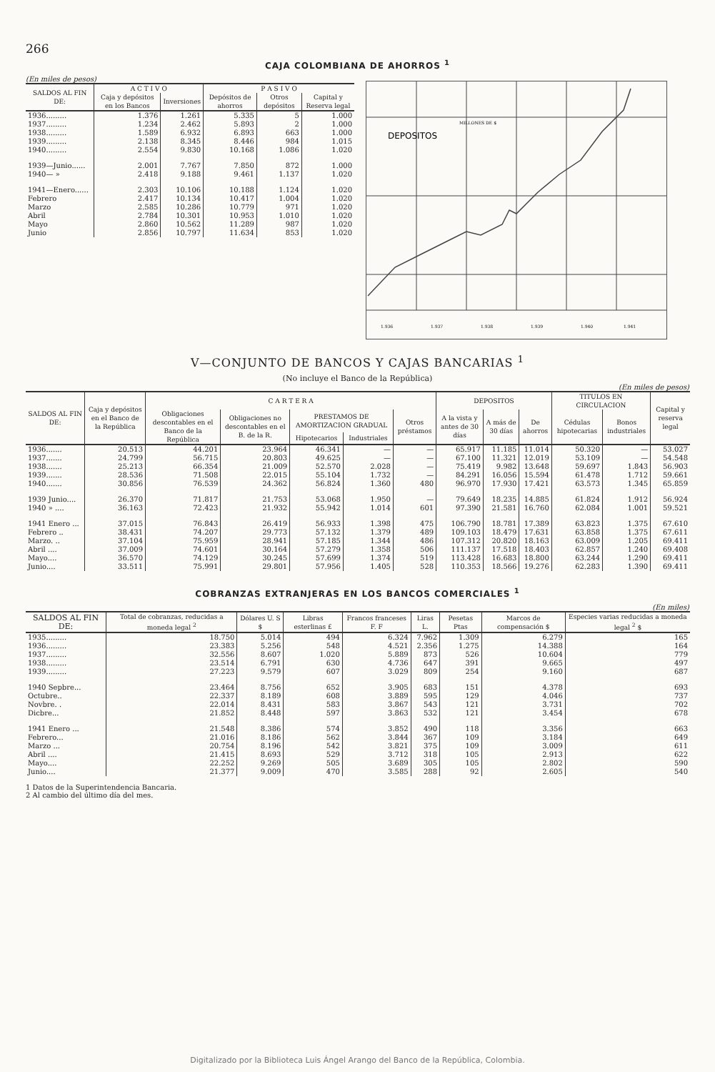266
CAJA COLOMBIANA DE AHORROS <sup>1</sup>
(En miles de pesos)
| SALDOS AL FIN DE: | A C T I V O | | P A S I V O | | |
| --- | --- | --- | --- | --- | --- |
| | Caja y depósitos en los Bancos | Inversiones | Depósitos de ahorros | Otros depósitos | Capital y Reserva legal |
| 1936......... | 1.376 | 1.261 | 5.335 | 5 | 1.000 |
| 1937......... | 1.234 | 2.462 | 5.893 | 2 | 1.000 |
| 1938......... | 1.589 | 6.932 | 6.893 | 663 | 1.000 |
| 1939......... | 2.138 | 8.345 | 8.446 | 984 | 1.015 |
| 1940......... | 2.554 | 9.830 | 10.168 | 1.086 | 1.020 |
| 1939—Junio...... | 2.001 | 7.767 | 7.850 | 872 | 1.000 |
| 1940— » | 2.418 | 9.188 | 9.461 | 1.137 | 1.020 |
| 1941—Enero...... | 2.303 | 10.106 | 10.188 | 1.124 | 1.020 |
| Febrero | 2.417 | 10.134 | 10.417 | 1.004 | 1.020 |
| Marzo | 2.585 | 10.286 | 10.779 | 971 | 1.020 |
| Abril | 2.784 | 10.301 | 10.953 | 1.010 | 1.020 |
| Mayo | 2.860 | 10.562 | 11.289 | 987 | 1.020 |
| Junio | 2.856 | 10.797 | 11.634 | 853 | 1.020 |
DEPOSITOS
MILLONES DE $
1.936
1.937
1.938
1.939
1.940
1.941
V—CONJUNTO DE BANCOS Y CAJAS BANCARIAS <sup>1</sup>
(No incluye el Banco de la República)
(En miles de pesos)
| SALDOS AL FIN DE: | Caja y depósitos en el Banco de la República | C A R T E R A | | | | | DEPOSITOS | | | TITULOS EN CIRCULACION | | Capital y reserva legal |
| --- | --- | --- | --- | --- | --- | --- | --- | --- | --- | --- | --- | --- |
| | | Obligaciones descontables en el Banco de la República | Obligaciones no descontables en el B. de la R. | PRESTAMOS DE AMORTIZACION GRADUAL | | Otros préstamos | A la vista y antes de 30 días | A más de 30 días | De ahorros | Cédulas hipotecarias | Bonos industriales | |
| | | | | Hipotecarios | Industriales | | | | | | | |
| 1936....... | 20.513 | 44.201 | 23.964 | 46.341 | — | — | 65.917 | 11.185 | 11.014 | 50.320 | — | 53.027 |
| 1937....... | 24.799 | 56.715 | 20.803 | 49.625 | — | — | 67.100 | 11.321 | 12.019 | 53.109 | — | 54.548 |
| 1938....... | 25.213 | 66.354 | 21.009 | 52.570 | 2.028 | — | 75.419 | 9.982 | 13.648 | 59.697 | 1.843 | 56.903 |
| 1939....... | 28.536 | 71.508 | 22.015 | 55.104 | 1.732 | — | 84.291 | 16.056 | 15.594 | 61.478 | 1.712 | 59.661 |
| 1940....... | 30.856 | 76.539 | 24.362 | 56.824 | 1.360 | 480 | 96.970 | 17.930 | 17.421 | 63.573 | 1.345 | 65.859 |
| 1939 Junio.... | 26.370 | 71.817 | 21.753 | 53.068 | 1.950 | — | 79.649 | 18.235 | 14.885 | 61.824 | 1.912 | 56.924 |
| 1940 » .... | 36.163 | 72.423 | 21.932 | 55.942 | 1.014 | 601 | 97.390 | 21.581 | 16.760 | 62.084 | 1.001 | 59.521 |
| 1941 Enero ... | 37.015 | 76.843 | 26.419 | 56.933 | 1.398 | 475 | 106.790 | 18.781 | 17.389 | 63.823 | 1.375 | 67.610 |
| Febrero .. | 38.431 | 74.207 | 29.773 | 57.132 | 1.379 | 489 | 109.103 | 18.479 | 17.631 | 63.858 | 1.375 | 67.611 |
| Marzo. .. | 37.104 | 75.959 | 28.941 | 57.185 | 1.344 | 486 | 107.312 | 20.820 | 18.163 | 63.009 | 1.205 | 69.411 |
| Abril .... | 37.009 | 74.601 | 30.164 | 57.279 | 1.358 | 506 | 111.137 | 17.518 | 18.403 | 62.857 | 1.240 | 69.408 |
| Mayo.... | 36.570 | 74.129 | 30.245 | 57.699 | 1.374 | 519 | 113.428 | 16.683 | 18.800 | 63.244 | 1.290 | 69.411 |
| Junio.... | 33.511 | 75.991 | 29.801 | 57.956 | 1.405 | 528 | 110.353 | 18.566 | 19.276 | 62.283 | 1.390 | 69.411 |
COBRANZAS EXTRANJERAS EN LOS BANCOS COMERCIALES <sup>1</sup>
(En miles)
| SALDOS AL FIN DE: | Total de cobranzas, reducidas a moneda legal <sup>2</sup> | Dólares U. S $ | Libras esterlinas £ | Francos franceses F. F | Liras L. | Pesetas Ptas | Marcos de compensación $ | Especies varias reducidas a moneda legal <sup>2</sup> $ |
| --- | --- | --- | --- | --- | --- | --- | --- | --- |
| 1935......... | 18.750 | 5.014 | 494 | 6.324 | 7.962 | 1.309 | 6.279 | 165 |
| 1936......... | 23.383 | 5.256 | 548 | 4.521 | 2.356 | 1.275 | 14.388 | 164 |
| 1937......... | 32.556 | 8.607 | 1.020 | 5.889 | 873 | 526 | 10.604 | 779 |
| 1938......... | 23.514 | 6.791 | 630 | 4.736 | 647 | 391 | 9.665 | 497 |
| 1939......... | 27.223 | 9.579 | 607 | 3.029 | 809 | 254 | 9.160 | 687 |
| 1940 Sepbre... | 23.464 | 8.756 | 652 | 3.905 | 683 | 151 | 4.378 | 693 |
| Octubre.. | 22.337 | 8.189 | 608 | 3.889 | 595 | 129 | 4.046 | 737 |
| Novbre. . | 22.014 | 8.431 | 583 | 3.867 | 543 | 121 | 3.731 | 702 |
| Dicbre... | 21.852 | 8.448 | 597 | 3.863 | 532 | 121 | 3.454 | 678 |
| 1941 Enero ... | 21.548 | 8.386 | 574 | 3.852 | 490 | 118 | 3.356 | 663 |
| Febrero... | 21.016 | 8.186 | 562 | 3.844 | 367 | 109 | 3.184 | 649 |
| Marzo ... | 20.754 | 8.196 | 542 | 3.821 | 375 | 109 | 3.009 | 611 |
| Abril .... | 21.415 | 8.693 | 529 | 3.712 | 318 | 105 | 2.913 | 622 |
| Mayo.... | 22.252 | 9.269 | 505 | 3.689 | 305 | 105 | 2.802 | 590 |
| Junio.... | 21.377 | 9.009 | 470 | 3.585 | 288 | 92 | 2.605 | 540 |
1 Datos de la Superintendencia Bancaria.
2 Al cambio del último día del mes.
Digitalizado por la Biblioteca Luis Ángel Arango del Banco de la República, Colombia.